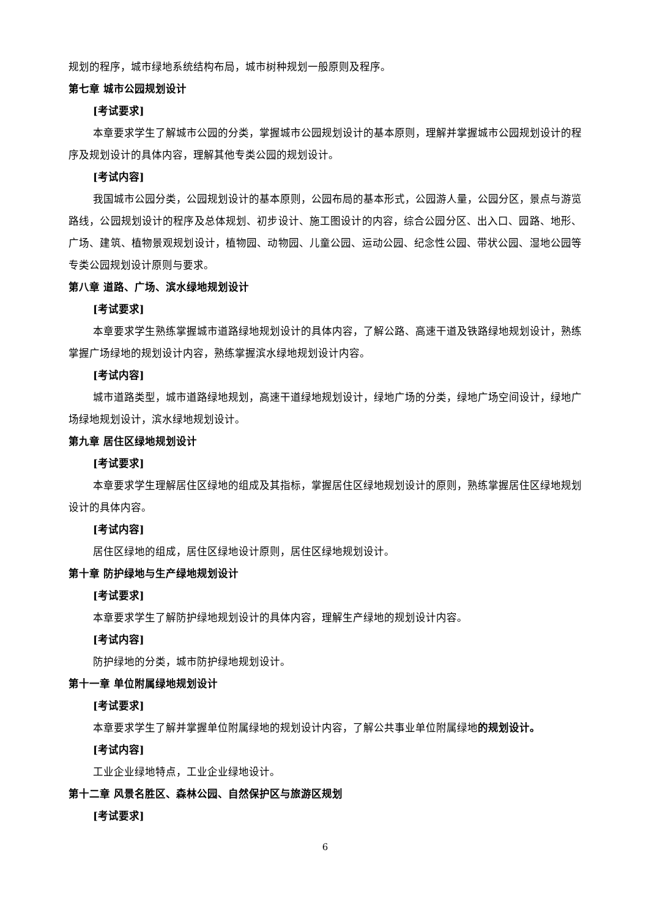规划的程序，城市绿地系统结构布局，城市树种规划一般原则及程序。
第七章 城市公园规划设计
[考试要求]
本章要求学生了解城市公园的分类，掌握城市公园规划设计的基本原则，理解并掌握城市公园规划设计的程序及规划设计的具体内容，理解其他专类公园的规划设计。
[考试内容]
我国城市公园分类，公园规划设计的基本原则，公园布局的基本形式，公园游人量，公园分区，景点与游览路线，公园规划设计的程序及总体规划、初步设计、施工图设计的内容，综合公园分区、出入口、园路、地形、广场、建筑、植物景观规划设计，植物园、动物园、儿童公园、运动公园、纪念性公园、带状公园、湿地公园等专类公园规划设计原则与要求。
第八章 道路、广场、滨水绿地规划设计
[考试要求]
本章要求学生熟练掌握城市道路绿地规划设计的具体内容，了解公路、高速干道及铁路绿地规划设计，熟练掌握广场绿地的规划设计内容，熟练掌握滨水绿地规划设计内容。
[考试内容]
城市道路类型，城市道路绿地规划，高速干道绿地规划设计，绿地广场的分类，绿地广场空间设计，绿地广场绿地规划设计，滨水绿地规划设计。
第九章 居住区绿地规划设计
[考试要求]
本章要求学生理解居住区绿地的组成及其指标，掌握居住区绿地规划设计的原则，熟练掌握居住区绿地规划设计的具体内容。
[考试内容]
居住区绿地的组成，居住区绿地设计原则，居住区绿地规划设计。
第十章 防护绿地与生产绿地规划设计
[考试要求]
本章要求学生了解防护绿地规划设计的具体内容，理解生产绿地的规划设计内容。
[考试内容]
防护绿地的分类，城市防护绿地规划设计。
第十一章 单位附属绿地规划设计
[考试要求]
本章要求学生了解并掌握单位附属绿地的规划设计内容，了解公共事业单位附属绿地的规划设计。
[考试内容]
工业企业绿地特点，工业企业绿地设计。
第十二章 风景名胜区、森林公园、自然保护区与旅游区规划
[考试要求]
6